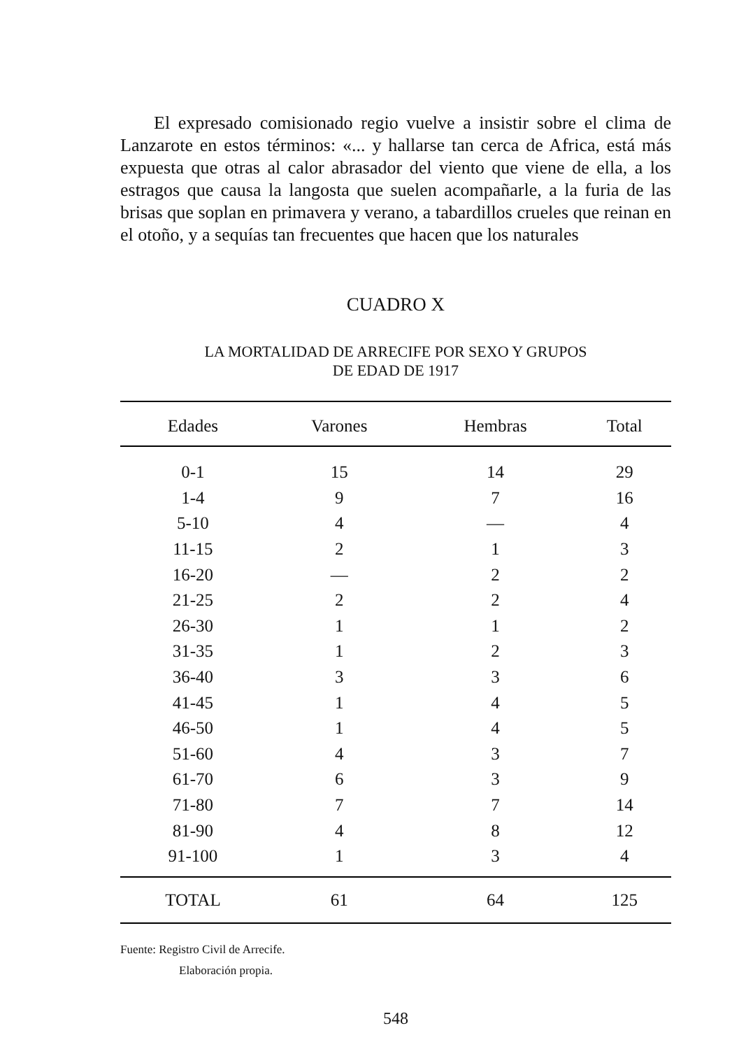El expresado comisionado regio vuelve a insistir sobre el clima de Lanzarote en estos términos: «... y hallarse tan cerca de Africa, está más expuesta que otras al calor abrasador del viento que viene de ella, a los estragos que causa la langosta que suelen acompañarle, a la furia de las brisas que soplan en primavera y verano, a tabardillos crueles que rei­nan en el otoño, y a sequías tan frecuentes que hacen que los naturales
CUADRO X
LA MORTALIDAD DE ARRECIFE POR SEXO Y GRUPOS
DE EDAD DE 1917
| Edades | Varones | Hembras | Total |
| --- | --- | --- | --- |
| 0-1 | 15 | 14 | 29 |
| 1-4 | 9 | 7 | 16 |
| 5-10 | 4 | — | 4 |
| 11-15 | 2 | 1 | 3 |
| 16-20 | — | 2 | 2 |
| 21-25 | 2 | 2 | 4 |
| 26-30 | 1 | 1 | 2 |
| 31-35 | 1 | 2 | 3 |
| 36-40 | 3 | 3 | 6 |
| 41-45 | 1 | 4 | 5 |
| 46-50 | 1 | 4 | 5 |
| 51-60 | 4 | 3 | 7 |
| 61-70 | 6 | 3 | 9 |
| 71-80 | 7 | 7 | 14 |
| 81-90 | 4 | 8 | 12 |
| 91-100 | 1 | 3 | 4 |
| TOTAL | 61 | 64 | 125 |
Fuente: Registro Civil de Arrecife.
Elaboración propia.
548